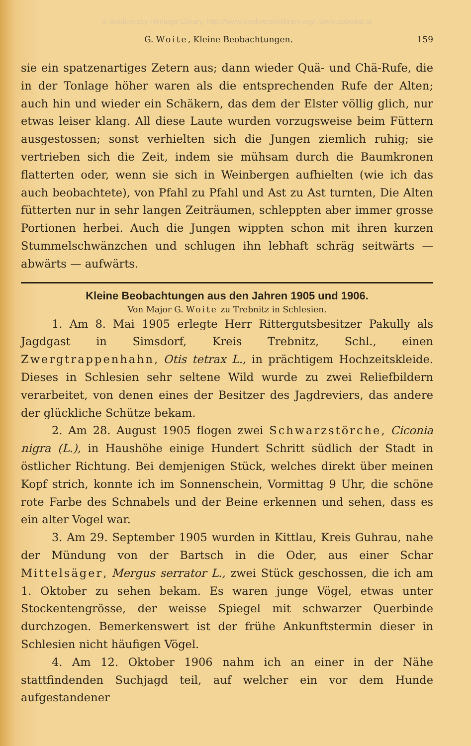© Biodiversity Heritage Library, http://www.biodiversitylibrary.org/; www.zobodat.at
G. Woite, Kleine Beobachtungen. 159
sie ein spatzenartiges Zetern aus; dann wieder Quä- und Chä-Rufe, die in der Tonlage höher waren als die entsprechenden Rufe der Alten; auch hin und wieder ein Schäkern, das dem der Elster völlig glich, nur etwas leiser klang. All diese Laute wurden vorzugsweise beim Füttern ausgestossen; sonst verhielten sich die Jungen ziemlich ruhig; sie vertrieben sich die Zeit, indem sie mühsam durch die Baumkronen flatterten oder, wenn sie sich in Weinbergen aufhielten (wie ich das auch beobachtete), von Pfahl zu Pfahl und Ast zu Ast turnten, Die Alten fütterten nur in sehr langen Zeiträumen, schleppten aber immer grosse Portionen herbei. Auch die Jungen wippten schon mit ihren kurzen Stummelschwänzchen und schlugen ihn lebhaft schräg seitwärts — abwärts — aufwärts.
Kleine Beobachtungen aus den Jahren 1905 und 1906.
Von Major G. Woite zu Trebnitz in Schlesien.
1. Am 8. Mai 1905 erlegte Herr Rittergutsbesitzer Pakully als Jagdgast in Simsdorf, Kreis Trebnitz, Schl., einen Zwergtrappenhahn, Otis tetrax L., in prächtigem Hochzeitskleide. Dieses in Schlesien sehr seltene Wild wurde zu zwei Reliefbildern verarbeitet, von denen eines der Besitzer des Jagdreviers, das andere der glückliche Schütze bekam.
2. Am 28. August 1905 flogen zwei Schwarzstörche, Ciconia nigra (L.), in Haushöhe einige Hundert Schritt südlich der Stadt in östlicher Richtung. Bei demjenigen Stück, welches direkt über meinen Kopf strich, konnte ich im Sonnenschein, Vormittag 9 Uhr, die schöne rote Farbe des Schnabels und der Beine erkennen und sehen, dass es ein alter Vogel war.
3. Am 29. September 1905 wurden in Kittlau, Kreis Guhrau, nahe der Mündung von der Bartsch in die Oder, aus einer Schar Mittelsäger, Mergus serrator L., zwei Stück geschossen, die ich am 1. Oktober zu sehen bekam. Es waren junge Vögel, etwas unter Stockentengrösse, der weisse Spiegel mit schwarzer Querbinde durchzogen. Bemerkenswert ist der frühe Ankunftstermin dieser in Schlesien nicht häufigen Vögel.
4. Am 12. Oktober 1906 nahm ich an einer in der Nähe stattfindenden Suchjagd teil, auf welcher ein vor dem Hunde aufgestandener